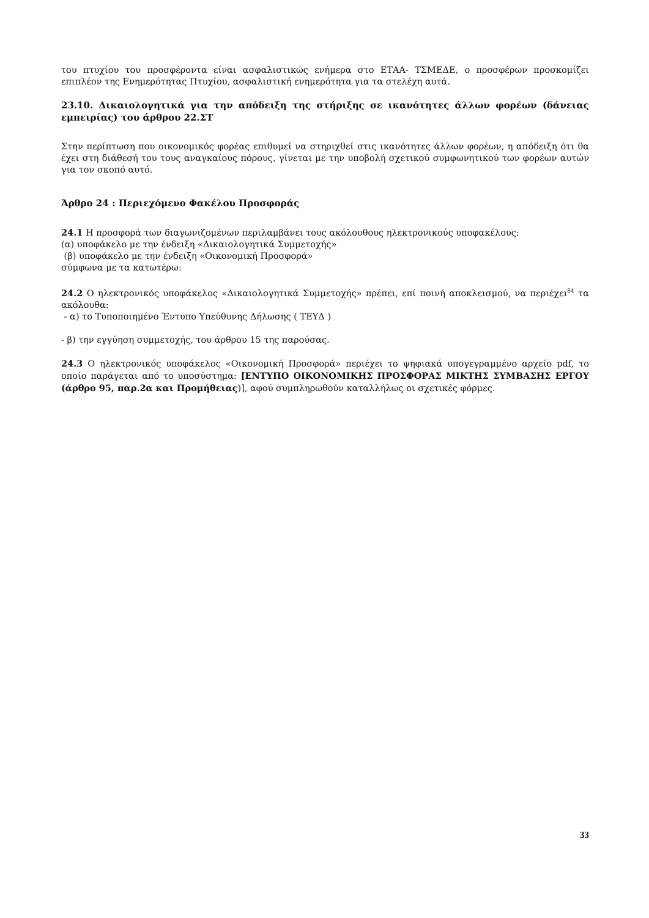του πτυχίου του προσφέροντα είναι ασφαλιστικώς ενήμερα στο ΕΤΑΑ- ΤΣΜΕΔΕ, ο προσφέρων προσκομίζει επιπλέον της Ενημερότητας Πτυχίου, ασφαλιστική ενημερότητα για τα στελέχη αυτά.
23.10. Δικαιολογητικά για την απόδειξη της στήριξης σε ικανότητες άλλων φορέων (δάνειας εμπειρίας) του άρθρου 22.ΣΤ
Στην περίπτωση που οικονομικός φορέας επιθυμεί να στηριχθεί στις ικανότητες άλλων φορέων, η απόδειξη ότι θα έχει στη διάθεσή του τους αναγκαίους πόρους, γίνεται με την υποβολή σχετικού συμφωνητικού των φορέων αυτών για τον σκοπό αυτό.
Άρθρο 24 : Περιεχόμενο Φακέλου Προσφοράς
24.1 Η προσφορά των διαγωνιζομένων περιλαμβάνει τους ακόλουθους ηλεκτρονικούς υποφακέλους:
(α) υποφάκελο με την ένδειξη «Δικαιολογητικά Συμμετοχής»
(β) υποφάκελο με την ένδειξη «Οικονομική Προσφορά»
σύμφωνα με τα κατωτέρω:
24.2 Ο ηλεκτρονικός υποφάκελος «Δικαιολογητικά Συμμετοχής» πρέπει, επί ποινή αποκλεισμού, να περιέχει<sup>84</sup> τα ακόλουθα:
- α) το Τυποποιημένο Έντυπο Υπεύθυνης Δήλωσης ( ΤΕΥΔ )
- β) την εγγύηση συμμετοχής, του άρθρου 15 της παρούσας.
24.3 Ο ηλεκτρονικός υποφάκελος «Οικονομική Προσφορά» περιέχει το ψηφιακά υπογεγραμμένο αρχείο pdf, το οποίο παράγεται από το υποσύστημα: [ΕΝΤΥΠΟ ΟΙΚΟΝΟΜΙΚΗΣ ΠΡΟΣΦΟΡΑΣ ΜΙΚΤΗΣ ΣΥΜΒΑΣΗΣ ΕΡΓΟΥ (άρθρο 95, παρ.2α και Προμήθειας)], αφού συμπληρωθούν καταλλήλως οι σχετικές φόρμες.
33